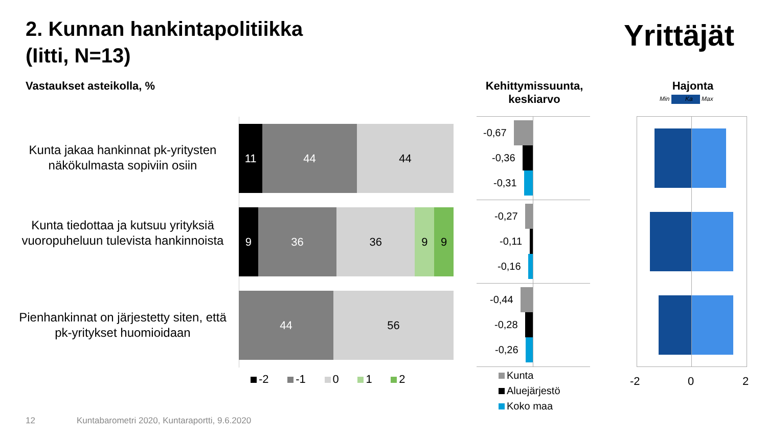2. Kunnan hankintapolitiikka
(Iitti, N=13)
Yrittäjät
Vastaukset asteikolla, %
Kehittymissuunta, keskiarvo
Hajonta
Min Max Ka
Kunta jakaa hankinnat pk-yritysten näkökulmasta sopiviin osiin
Kunta tiedottaa ja kutsuu yrityksiä vuoropuheluun tulevista hankinnoista
Pienhankinnat on järjestetty siten, että pk-yritykset huomioidaan
11 44 44
9 36 36 9 9
44 56
-2 -1 0 1 2
-0,67
-0,36
-0,31
-0,27
-0,11
-0,16
-0,44
-0,28
-0,26
Kunta
Aluejärjestö
Koko maa
-2 0 2
12
Kuntabarometri 2020, Kuntaraportti, 9.6.2020